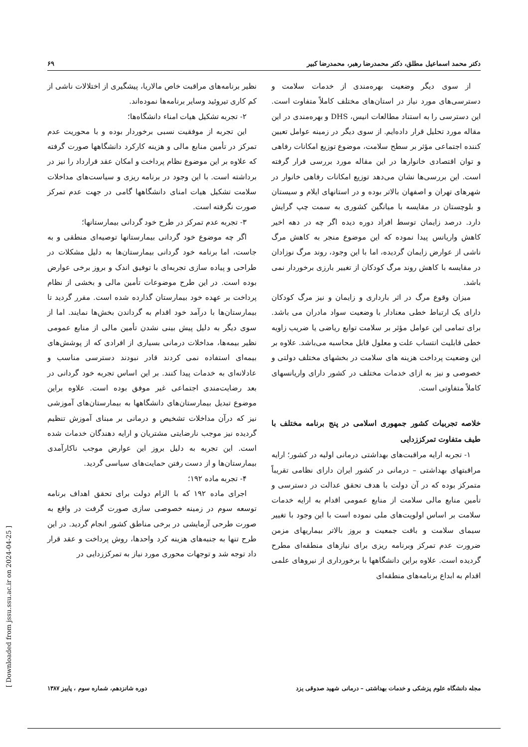دکتر محمد اسماعیل مطلق، دکتر محمدرضا رهبر، محمدرضا کبیر ۶۹
از سوی دیگر وضعیت بهره‌مندی از خدمات سلامت و دسترسی‌های مورد نیاز در استان‌های مختلف کاملاً متفاوت است. این دسترسی را به استناد مطالعات انیس، DHS و بهره‌مندی در این مقاله مورد تحلیل قرار داده‌ایم. از سوی دیگر در زمینه عوامل تعیین کننده اجتماعی مؤثر بر سطح سلامت، موضوع توزیع امکانات رفاهی و توان اقتصادی خانوارها در این مقاله مورد بررسی قرار گرفته است. این بررسی‌ها نشان می‌دهد توزیع امکانات رفاهی خانوار در شهرهای تهران و اصفهان بالاتر بوده و در استانهای ایلام و سیستان و بلوچستان در مقایسه با میانگین کشوری به سمت چپ گرایش دارد. درصد زایمان توسط افراد دوره دیده اگر چه در دهه اخیر کاهش واریانس پیدا نموده که این موضوع منجر به کاهش مرگ ناشی از عوارض زایمان گردیده، اما با این وجود، روند مرگ نوزادان در مقایسه با کاهش روند مرگ کودکان از تغییر بارزی برخوردار نمی باشد.
میزان وقوع مرگ در اثر بارداری و زایمان و نیز مرگ کودکان دارای یک ارتباط خطی معنادار با وضعیت سواد مادران می باشد. برای تمامی این عوامل مؤثر بر سلامت توابع ریاضی یا ضریب زاویه خطی قابلیت انتساب علت و معلول قابل محاسبه می‌باشد. علاوه بر این وضعیت پرداخت هزینه های سلامت در بخشهای مختلف دولتی و خصوصی و نیز به ازای خدمات مختلف در کشور دارای واریانسهای کاملاً متفاوتی است.
خلاصه تجربیات کشور جمهوری اسلامی در پنج برنامه مختلف با طیف متفاوت تمرکززدایی
۱- تجربه ارایه مراقبت‌های بهداشتی درمانی اولیه در کشور؛ ارایه مراقبتهای بهداشتی – درمانی در کشور ایران دارای نظامی تقریباً متمرکز بوده که در آن دولت با هدف تحقق عدالت در دسترسی و تأمین منابع مالی سلامت از منابع عمومی اقدام به ارایه خدمات سلامت بر اساس اولویت‌های ملی نموده است با این وجود با تغییر سیمای سلامت و بافت جمعیت و بروز بالاتر بیماریهای مزمن ضرورت عدم تمرکز وبرنامه ریزی برای نیازهای منطقه‌ای مطرح گردیده است. علاوه براین دانشگاهها با برخورداری از نیروهای علمی اقدام به ابداع برنامه‌های منطقه‌ای
نظیر برنامه‌های مراقبت خاص مالاریا، پیشگیری از اختلالات ناشی از کم کاری تیروئید وسایر برنامه‌ها نموده‌اند.
۲- تجربه تشکیل هیات امناء دانشگاه‌ها؛
این تجربه از موفقیت نسبی برخوردار بوده و با محوریت عدم تمرکز در تأمین منابع مالی و هزینه کارکرد دانشگاهها صورت گرفته که علاوه بر این موضوع نظام پرداخت و امکان عقد قرارداد را نیز در برداشته است. با این وجود در برنامه ریزی و سیاست‌های مداخلات سلامت تشکیل هیات امنای دانشگاهها گامی در جهت عدم تمرکز صورت نگرفته است.
۳- تجربه عدم تمرکز در طرح خود گردانی بیمارستانها؛
اگر چه موضوع خود گردانی بیمارستانها توصیه‌ای منطقی و به جاست، اما برنامه خود گردانی بیمارستان‌ها به دلیل مشکلات در طراحی و پیاده سازی تجربه‌ای با توفیق اندک و بروز برخی عوارض بوده است. در این طرح موضوعات تأمین مالی و بخشی از نظام پرداخت بر عهده خود بیمارستان گذارده شده است. مقرر گردید تا بیمارستان‌ها با درآمد خود اقدام به گرداندن بخش‌ها نمایند. اما از سوی دیگر به دلیل پیش بینی نشدن تأمین مالی از منابع عمومی نظیر بیمه‌ها، مداخلات درمانی بسیاری از افرادی که از پوشش‌های بیمه‌ای استفاده نمی کردند قادر نبودند دسترسی مناسب و عادلانه‌ای به خدمات پیدا کنند. بر این اساس تجربه خود گردانی در بعد رضایت‌مندی اجتماعی غیر موفق بوده است. علاوه براین موضوع تبدیل بیمارستان‌های دانشگاهها به بیمارستان‌های آموزشی نیز که درآن مداخلات تشخیص و درمانی بر مبنای آموزش تنظیم گردیده نیز موجب نارضایتی مشتریان و ارایه دهندگان خدمات شده است. این تجربه به دلیل بروز این عوارض موجب ناکارآمدی بیمارستان‌ها و از دست رفتن حمایت‌های سیاسی گردید.
۴- تجربه ماده ۱۹۲؛
اجرای ماده ۱۹۲ که با الزام دولت برای تحقق اهداف برنامه توسعه سوم در زمینه خصوصی سازی صورت گرفت در واقع به صورت طرحی آزمایشی در برخی مناطق کشور انجام گردید. در این طرح تنها به جنبه‌های هزینه کرد واحدها، روش پرداخت و عقد قرار داد توجه شد و توجهات محوری مورد نیاز به تمرکززدایی در
مجله دانشگاه علوم پزشکی و خدمات بهداشتی – درمانی شهید صدوقی یزد دوره شانزدهم، شماره سوم ، پاییز ۱۳۸۷
[ Downloaded from jssu.ssu.ac.ir on 2024-04-25 ]